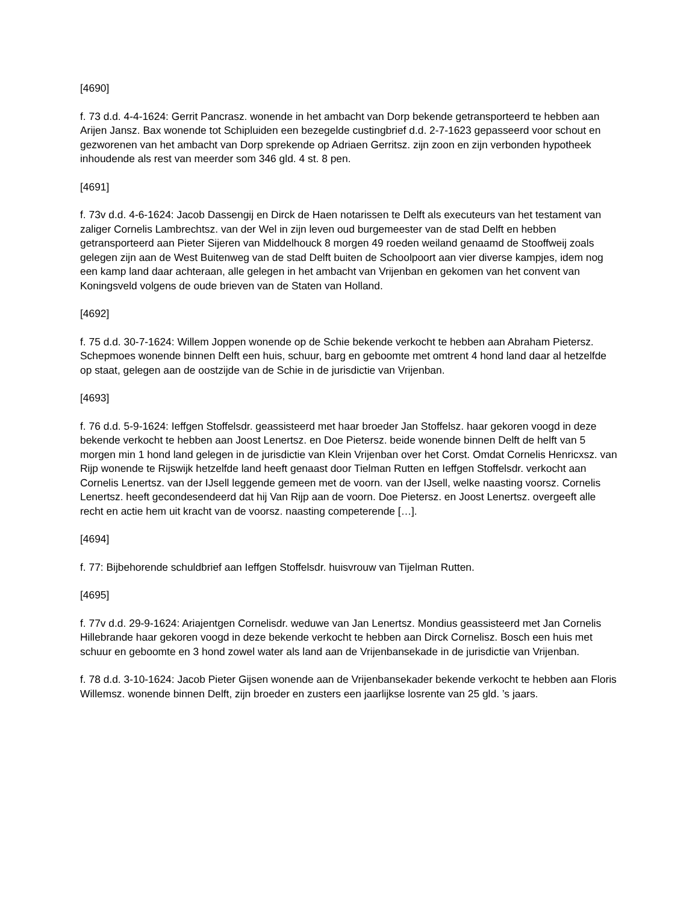[4690]
f. 73 d.d. 4-4-1624: Gerrit Pancrasz. wonende in het ambacht van Dorp bekende getransporteerd te hebben aan Arijen Jansz. Bax wonende tot Schipluiden een bezegelde custingbrief d.d. 2-7-1623 gepasseerd voor schout en gezworenen van het ambacht van Dorp sprekende op Adriaen Gerritsz. zijn zoon en zijn verbonden hypotheek inhoudende als rest van meerder som 346 gld. 4 st. 8 pen.
[4691]
f. 73v d.d. 4-6-1624: Jacob Dassengij en Dirck de Haen notarissen te Delft als executeurs van het testament van zaliger Cornelis Lambrechtsz. van der Wel in zijn leven oud burgemeester van de stad Delft en hebben getransporteerd aan Pieter Sijeren van Middelhouck 8 morgen 49 roeden weiland genaamd de Stooffweij zoals gelegen zijn aan de West Buitenweg van de stad Delft buiten de Schoolpoort aan vier diverse kampjes, idem nog een kamp land daar achteraan, alle gelegen in het ambacht van Vrijenban en gekomen van het convent van Koningsveld volgens de oude brieven van de Staten van Holland.
[4692]
f. 75 d.d. 30-7-1624: Willem Joppen wonende op de Schie bekende verkocht te hebben aan Abraham Pietersz. Schepmoes wonende binnen Delft een huis, schuur, barg en geboomte met omtrent 4 hond land daar al hetzelfde op staat, gelegen aan de oostzijde van de Schie in de jurisdictie van Vrijenban.
[4693]
f. 76 d.d. 5-9-1624: Ieffgen Stoffelsdr. geassisteerd met haar broeder Jan Stoffelsz. haar gekoren voogd in deze bekende verkocht te hebben aan Joost Lenertsz. en Doe Pietersz. beide wonende binnen Delft de helft van 5 morgen min 1 hond land gelegen in de jurisdictie van Klein Vrijenban over het Corst. Omdat Cornelis Henricxsz. van Rijp wonende te Rijswijk hetzelfde land heeft genaast door Tielman Rutten en Ieffgen Stoffelsdr. verkocht aan Cornelis Lenertsz. van der IJsell leggende gemeen met de voorn. van der IJsell, welke naasting voorsz. Cornelis Lenertsz. heeft gecondesendeerd dat hij Van Rijp aan de voorn. Doe Pietersz. en Joost Lenertsz. overgeeft alle recht en actie hem uit kracht van de voorsz. naasting competerende […].
[4694]
f. 77: Bijbehorende schuldbrief aan Ieffgen Stoffelsdr. huisvrouw van Tijelman Rutten.
[4695]
f. 77v d.d. 29-9-1624: Ariajentgen Cornelisdr. weduwe van Jan Lenertsz. Mondius geassisteerd met Jan Cornelis Hillebrande haar gekoren voogd in deze bekende verkocht te hebben aan Dirck Cornelisz. Bosch een huis met schuur en geboomte en 3 hond zowel water als land aan de Vrijenbansekade in de jurisdictie van Vrijenban.
f. 78 d.d. 3-10-1624: Jacob Pieter Gijsen wonende aan de Vrijenbansekader bekende verkocht te hebben aan Floris Willemsz. wonende binnen Delft, zijn broeder en zusters een jaarlijkse losrente van 25 gld. ’s jaars.